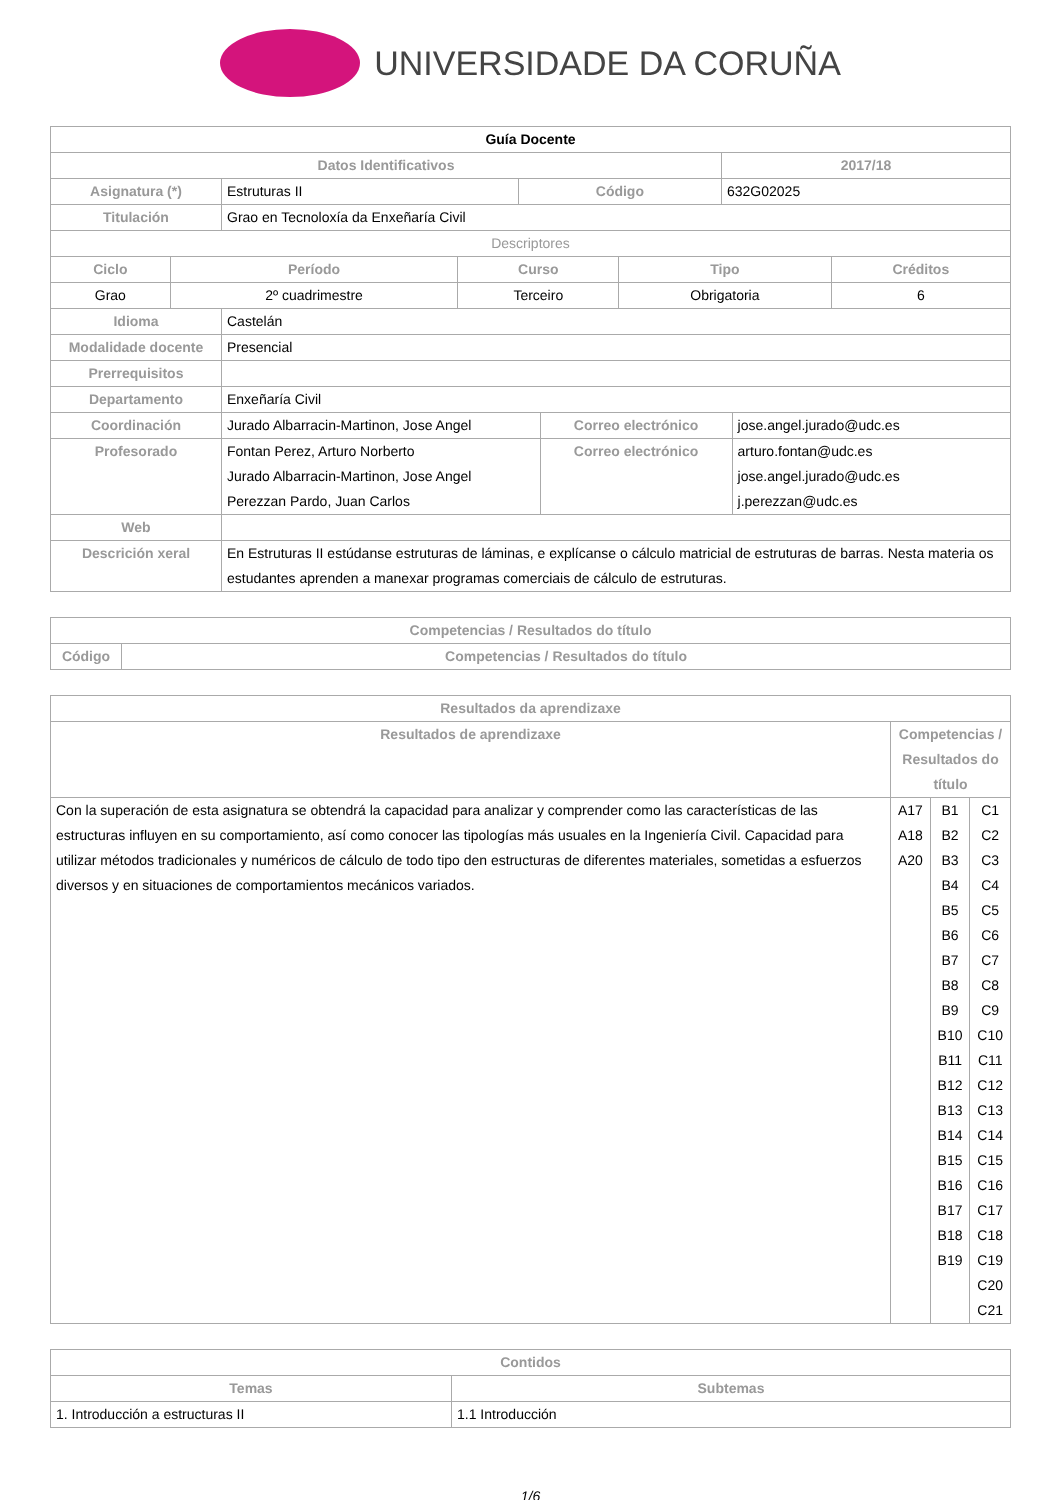UNIVERSIDADE DA CORUÑA
| Guía Docente | | | |
| --- | --- | --- | --- |
| Datos Identificativos | | | 2017/18 |
| Asignatura (*) | Estruturas II | Código | 632G02025 |
| Titulación | Grao en Tecnoloxía da Enxeñaría Civil | | |
| Descriptores | | | | |
| Ciclo | Período | Curso | Tipo | Créditos |
| Grao | 2º cuadrimestre | Terceiro | Obrigatoria | 6 |
| Idioma | Castelán | | |
| Modalidade docente | Presencial | | |
| Prerrequisitos | | | |
| Departamento | Enxeñaría Civil | | |
| Coordinación | Jurado Albarracin-Martinon, Jose Angel | Correo electrónico | jose.angel.jurado@udc.es |
| Profesorado | Fontan Perez, Arturo Norberto Jurado Albarracin-Martinon, Jose Angel Perezzan Pardo, Juan Carlos | Correo electrónico | arturo.fontan@udc.es jose.angel.jurado@udc.es j.perezzan@udc.es |
| Web | | | |
| Descrición xeral | En Estruturas II estúdanse estruturas de láminas, e explícanse o cálculo matricial de estruturas de barras. Nesta materia os estudantes aprenden a manexar programas comerciais de cálculo de estruturas. | | |
| Competencias / Resultados do título | |
| --- | --- |
| Código | Competencias / Resultados do título |
| Resultados da aprendizaxe | | | |
| --- | --- | --- | --- |
| Resultados de aprendizaxe | Competencias / Resultados do título | | |
| Con la superación de esta asignatura se obtendrá la capacidad para analizar y comprender como las características de las estructuras influyen en su comportamiento, así como conocer las tipologías más usuales en la Ingeniería Civil. Capacidad para utilizar métodos tradicionales y numéricos de cálculo de todo tipo den estructuras de diferentes materiales, sometidas a esfuerzos diversos y en situaciones de comportamientos mecánicos variados. | A17 A18 A20 | B1 B2 B3 B4 B5 B6 B7 B8 B9 B10 B11 B12 B13 B14 B15 B16 B17 B18 B19 | C1 C2 C3 C4 C5 C6 C7 C8 C9 C10 C11 C12 C13 C14 C15 C16 C17 C18 C19 C20 C21 |
| Contidos | |
| --- | --- |
| Temas | Subtemas |
| 1. Introducción a estructuras II | 1.1 Introducción |
1/6